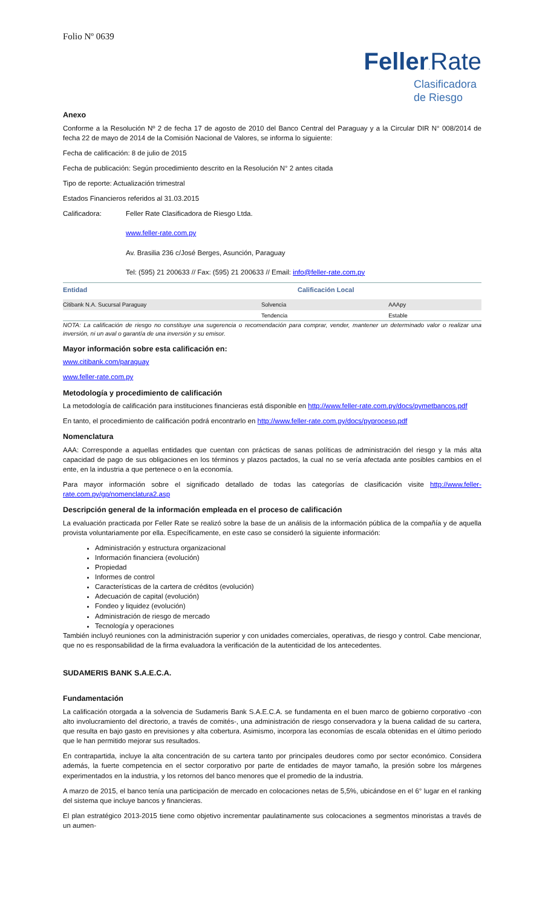Folio Nº 0639
Feller.Rate
Clasificadora
de Riesgo
Anexo
Conforme a la Resolución Nº 2 de fecha 17 de agosto de 2010 del Banco Central del Paraguay y a la Circular DIR N° 008/2014 de fecha 22 de mayo de 2014 de la Comisión Nacional de Valores, se informa lo siguiente:
Fecha de calificación: 8 de julio de 2015
Fecha de publicación: Según procedimiento descrito en la Resolución N° 2 antes citada
Tipo de reporte: Actualización trimestral
Estados Financieros referidos al 31.03.2015
Calificadora: Feller Rate Clasificadora de Riesgo Ltda.
www.feller-rate.com.py
Av. Brasilia 236 c/José Berges, Asunción, Paraguay
Tel: (595) 21 200633 // Fax: (595) 21 200633 // Email: info@feller-rate.com.py
| Entidad | Calificación Local | |
| --- | --- | --- |
| Citibank N.A. Sucursal Paraguay | Solvencia | AAApy |
| | Tendencia | Estable |
NOTA: La calificación de riesgo no constituye una sugerencia o recomendación para comprar, vender, mantener un determinado valor o realizar una inversión, ni un aval o garantía de una inversión y su emisor.
Mayor información sobre esta calificación en:
www.citibank.com/paraguay
www.feller-rate.com.py
Metodología y procedimiento de calificación
La metodología de calificación para instituciones financieras está disponible en http://www.feller-rate.com.py/docs/pymetbancos.pdf
En tanto, el procedimiento de calificación podrá encontrarlo en http://www.feller-rate.com.py/docs/pyproceso.pdf
Nomenclatura
AAA: Corresponde a aquellas entidades que cuentan con prácticas de sanas políticas de administración del riesgo y la más alta capacidad de pago de sus obligaciones en los términos y plazos pactados, la cual no se vería afectada ante posibles cambios en el ente, en la industria a que pertenece o en la economía.
Para mayor información sobre el significado detallado de todas las categorías de clasificación visite http://www.feller-rate.com.py/gp/nomenclatura2.asp
Descripción general de la información empleada en el proceso de calificación
La evaluación practicada por Feller Rate se realizó sobre la base de un análisis de la información pública de la compañía y de aquella provista voluntariamente por ella. Específicamente, en este caso se consideró la siguiente información:
Administración y estructura organizacional
Información financiera (evolución)
Propiedad
Informes de control
Características de la cartera de créditos (evolución)
Adecuación de capital (evolución)
Fondeo y liquidez (evolución)
Administración de riesgo de mercado
Tecnología y operaciones
También incluyó reuniones con la administración superior y con unidades comerciales, operativas, de riesgo y control. Cabe mencionar, que no es responsabilidad de la firma evaluadora la verificación de la autenticidad de los antecedentes.
SUDAMERIS BANK S.A.E.C.A.
Fundamentación
La calificación otorgada a la solvencia de Sudameris Bank S.A.E.C.A. se fundamenta en el buen marco de gobierno corporativo -con alto involucramiento del directorio, a través de comités-, una administración de riesgo conservadora y la buena calidad de su cartera, que resulta en bajo gasto en previsiones y alta cobertura. Asimismo, incorpora las economías de escala obtenidas en el último periodo que le han permitido mejorar sus resultados.
En contrapartida, incluye la alta concentración de su cartera tanto por principales deudores como por sector económico. Considera además, la fuerte competencia en el sector corporativo por parte de entidades de mayor tamaño, la presión sobre los márgenes experimentados en la industria, y los retornos del banco menores que el promedio de la industria.
A marzo de 2015, el banco tenía una participación de mercado en colocaciones netas de 5,5%, ubicándose en el 6° lugar en el ranking del sistema que incluye bancos y financieras.
El plan estratégico 2013-2015 tiene como objetivo incrementar paulatinamente sus colocaciones a segmentos minoristas a través de un aumen-